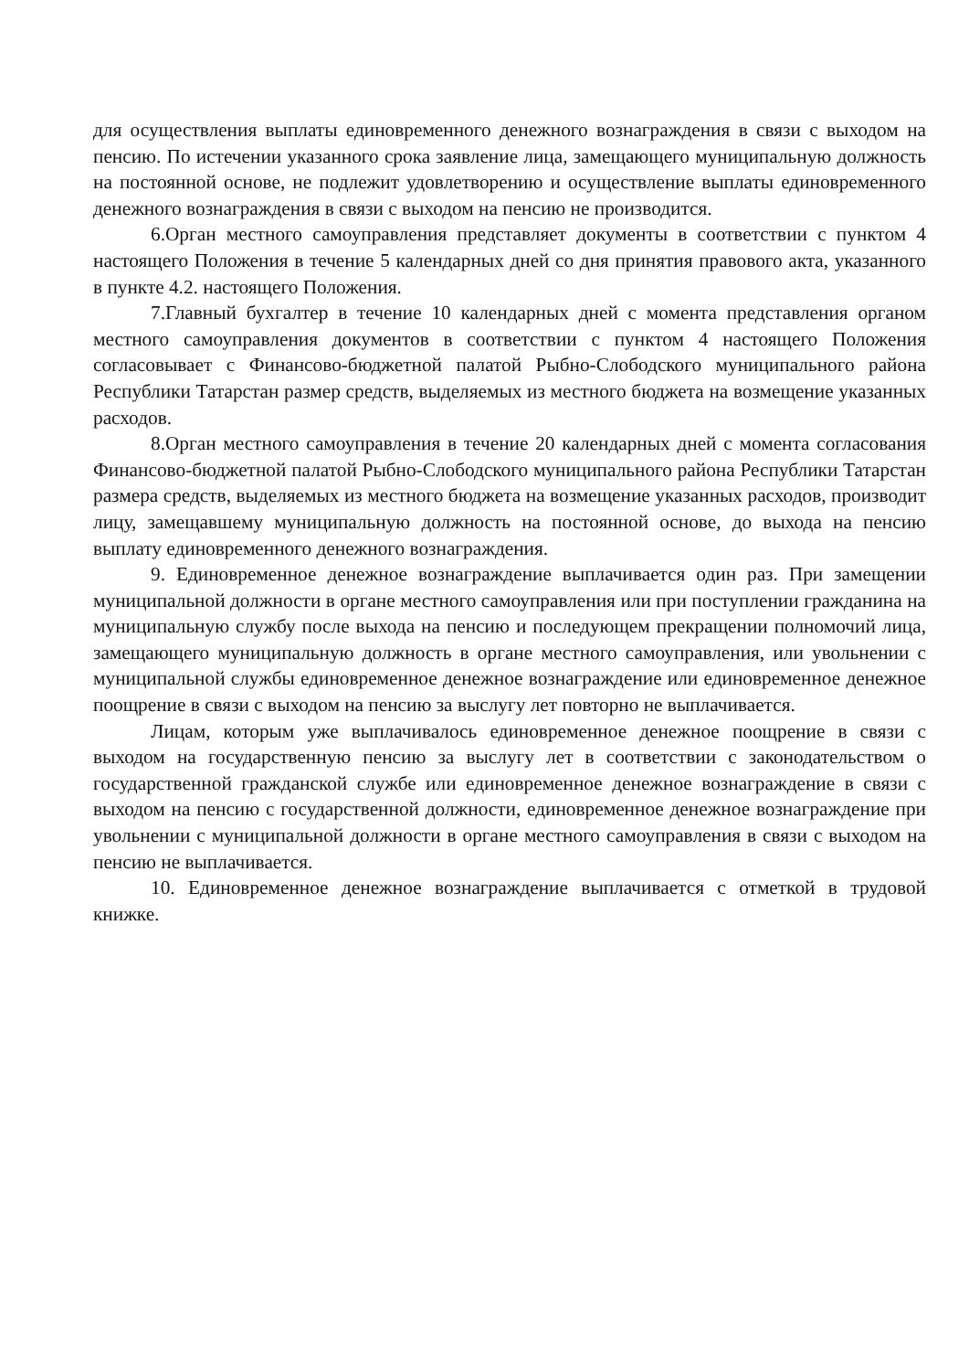для осуществления выплаты единовременного денежного вознаграждения в связи с выходом на пенсию. По истечении указанного срока заявление лица, замещающего муниципальную должность на постоянной основе, не подлежит удовлетворению и осуществление выплаты единовременного денежного вознаграждения в связи с выходом на пенсию не производится.
6.Орган местного самоуправления представляет документы в соответствии с пунктом 4 настоящего Положения в течение 5 календарных дней со дня принятия правового акта, указанного в пункте 4.2. настоящего Положения.
7.Главный бухгалтер в течение 10 календарных дней с момента представления органом местного самоуправления документов в соответствии с пунктом 4 настоящего Положения согласовывает с Финансово-бюджетной палатой Рыбно-Слободского муниципального района Республики Татарстан размер средств, выделяемых из местного бюджета на возмещение указанных расходов.
8.Орган местного самоуправления в течение 20 календарных дней с момента согласования Финансово-бюджетной палатой Рыбно-Слободского муниципального района Республики Татарстан размера средств, выделяемых из местного бюджета на возмещение указанных расходов, производит лицу, замещавшему муниципальную должность на постоянной основе, до выхода на пенсию выплату единовременного денежного вознаграждения.
9. Единовременное денежное вознаграждение выплачивается один раз. При замещении муниципальной должности в органе местного самоуправления или при поступлении гражданина на муниципальную службу после выхода на пенсию и последующем прекращении полномочий лица, замещающего муниципальную должность в органе местного самоуправления, или увольнении с муниципальной службы единовременное денежное вознаграждение или единовременное денежное поощрение в связи с выходом на пенсию за выслугу лет повторно не выплачивается.
Лицам, которым уже выплачивалось единовременное денежное поощрение в связи с выходом на государственную пенсию за выслугу лет в соответствии с законодательством о государственной гражданской службе или единовременное денежное вознаграждение в связи с выходом на пенсию с государственной должности, единовременное денежное вознаграждение при увольнении с муниципальной должности в органе местного самоуправления в связи с выходом на пенсию не выплачивается.
10. Единовременное денежное вознаграждение выплачивается с отметкой в трудовой книжке.